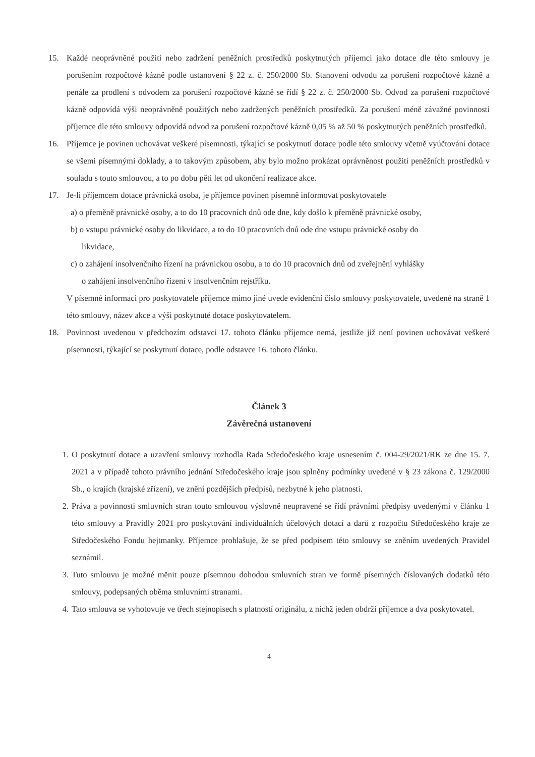15. Každé neoprávněné použití nebo zadržení peněžních prostředků poskytnutých příjemci jako dotace dle této smlouvy je porušením rozpočtové kázně podle ustanovení § 22 z. č. 250/2000 Sb. Stanovení odvodu za porušení rozpočtové kázně a penále za prodlení s odvodem za porušení rozpočtové kázně se řídí § 22 z. č. 250/2000 Sb. Odvod za porušení rozpočtové kázně odpovídá výši neoprávněně použitých nebo zadržených peněžních prostředků. Za porušení méně závažné povinnosti příjemce dle této smlouvy odpovídá odvod za porušení rozpočtové kázně 0,05 % až 50 % poskytnutých peněžních prostředků.
16. Příjemce je povinen uchovávat veškeré písemnosti, týkající se poskytnutí dotace podle této smlouvy včetně vyúčtování dotace se všemi písemnými doklady, a to takovým způsobem, aby bylo možno prokázat oprávněnost použití peněžních prostředků v souladu s touto smlouvou, a to po dobu pěti let od ukončení realizace akce.
17. Je-li příjemcem dotace právnická osoba, je příjemce povinen písemně informovat poskytovatele
a) o přeměně právnické osoby, a to do 10 pracovních dnů ode dne, kdy došlo k přeměně právnické osoby,
b) o vstupu právnické osoby do likvidace, a to do 10 pracovních dnů ode dne vstupu právnické osoby do
likvidace,
c) o zahájení insolvenčního řízení na právnickou osobu, a to do 10 pracovních dnů od zveřejnění vyhlášky
o zahájení insolvenčního řízení v insolvenčním rejstříku.
V písemné informaci pro poskytovatele příjemce mimo jiné uvede evidenční číslo smlouvy poskytovatele, uvedené na straně 1 této smlouvy, název akce a výši poskytnuté dotace poskytovatelem.
18. Povinnost uvedenou v předchozím odstavci 17. tohoto článku příjemce nemá, jestliže již není povinen uchovávat veškeré písemnosti, týkající se poskytnutí dotace, podle odstavce 16. tohoto článku.
Článek 3
Závěrečná ustanovení
1. O poskytnutí dotace a uzavření smlouvy rozhodla Rada Středočeského kraje usnesením č. 004-29/2021/RK ze dne 15. 7. 2021 a v případě tohoto právního jednání Středočeského kraje jsou splněny podmínky uvedené v § 23 zákona č. 129/2000 Sb., o krajích (krajské zřízení), ve znění pozdějších předpisů, nezbytné k jeho platnosti.
2. Práva a povinnosti smluvních stran touto smlouvou výslovně neupravené se řídí právními předpisy uvedenými v článku 1 této smlouvy a Pravidly 2021 pro poskytování individuálních účelových dotací a darů z rozpočtu Středočeského kraje ze Středočeského Fondu hejtmanky. Příjemce prohlašuje, že se před podpisem této smlouvy se zněním uvedených Pravidel seznámil.
3. Tuto smlouvu je možné měnit pouze písemnou dohodou smluvních stran ve formě písemných číslovaných dodatků této smlouvy, podepsaných oběma smluvními stranami.
4. Tato smlouva se vyhotovuje ve třech stejnopisech s platností originálu, z nichž jeden obdrží příjemce a dva poskytovatel.
4